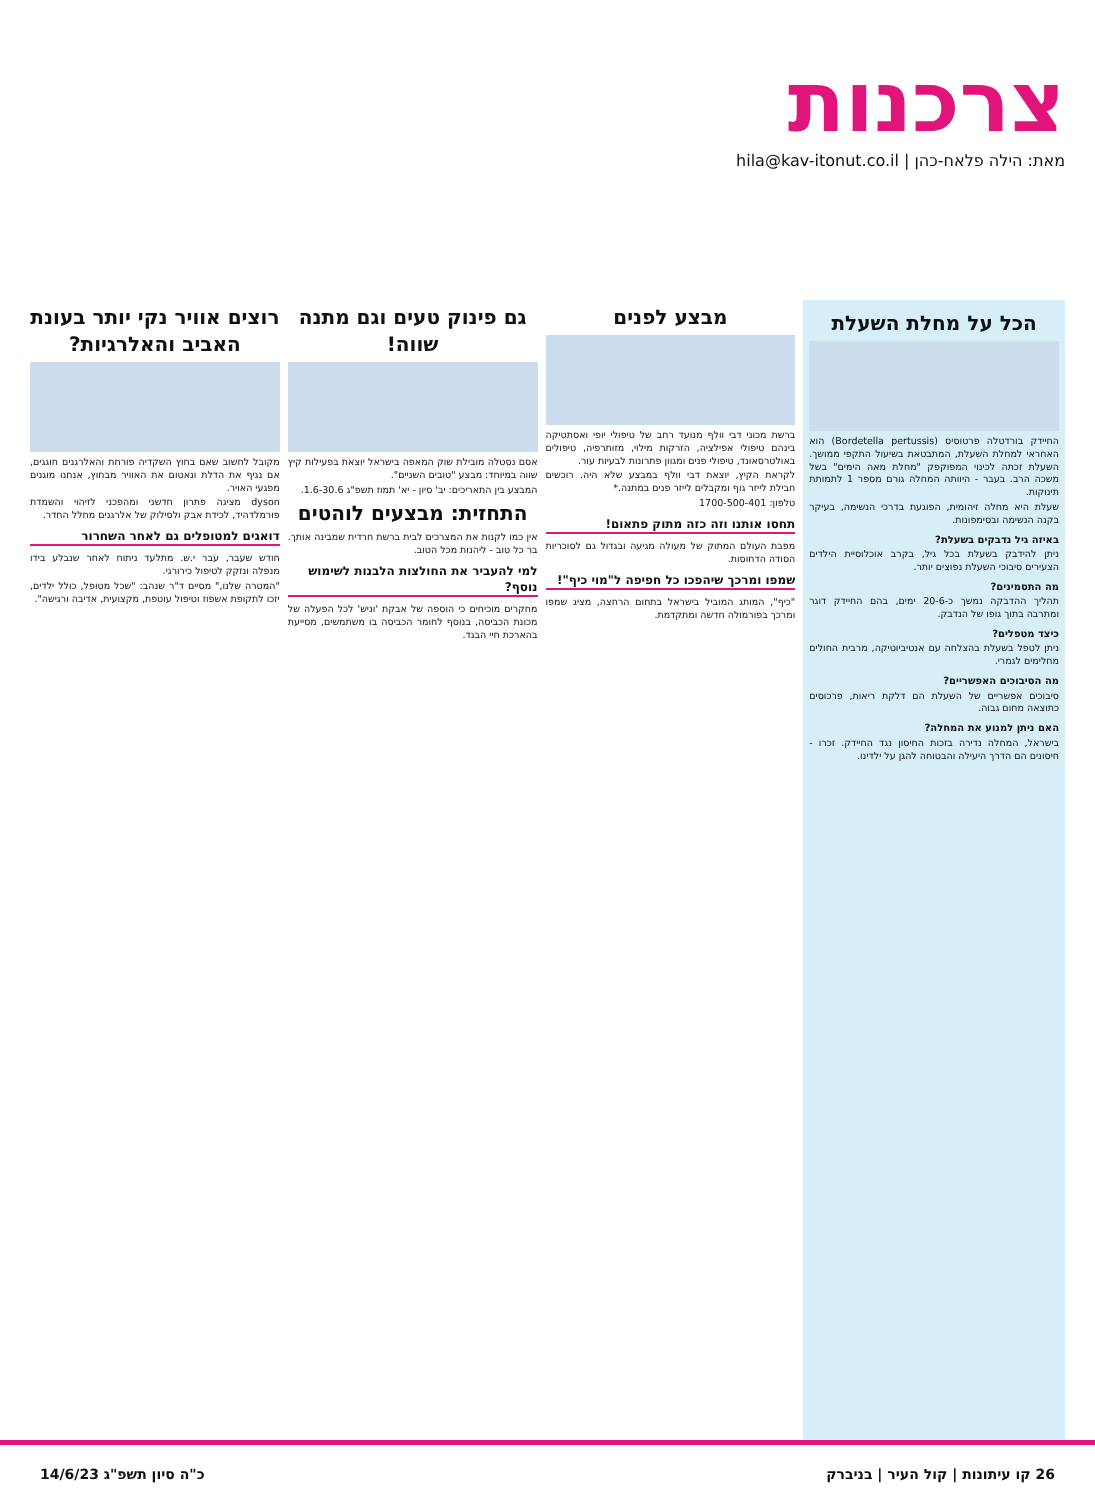צרכנות
מאת: הילה פלאח-כהן | hila@kav-itonut.co.il
הכל על מחלת השעלת
החיידק בורדטלה פרטוסיס (Bordetella pertussis) הוא האחראי למחלת השעלת, המתבטאת בשיעול התקפי ממושך. השעלת זכתה לכינוי המפוקפק "מחלת מאה הימים" בשל משכה הרב. בעבר - היוותה המחלה גורם מספר 1 לתמותת תינוקות.
שעלת היא מחלה זיהומית, הפוגעת בדרכי הנשימה, בעיקר בקנה הנשימה ובסימפונות.
באיזה גיל נדבקים בשעלת?
ניתן להידבק בשעלת בכל גיל, בקרב אוכלוסיית הילדים הצעירים סיבוכי השעלת נפוצים יותר.
מה התסמינים?
תהליך ההדבקה נמשך כ-20-6 ימים, בהם החיידק דוגר ומתרבה בתוך גופו של הנדבק.
כיצד מטפלים?
ניתן לטפל בשעלת בהצלחה עם אנטיביוטיקה, מרבית החולים מחלימים לגמרי.
מה הסיבוכים האפשריים?
סיבוכים אפשריים של השעלת הם דלקת ריאות, פרכוסים כתוצאה מחום גבוה.
האם ניתן למנוע את המחלה?
בישראל, המחלה נדירה בזכות החיסון נגד החיידק. זכרו - חיסונים הם הדרך היעילה והבטוחה להגן על ילדינו.
מבצע לפנים
ברשת מכוני דבי וולף מנועד רחב של טיפולי יופי ואסתטיקה בינהם טיפולי אפילציה, הזרקות מילוי, מזותרפיה, טיפולים באולטרסאונד, טיפולי פנים ומגוון פתרונות לבעיות עור.
לקראת הקיץ, יוצאת דבי וולף במבצע שלא היה. רוכשים חבילת לייזר גוף ומקבלים לייזר פנים במתנה.*
טלפון: 1700-500-401
תחסו אותנו וזה כזה מתוק פתאום!
מפבת העולם המתוק של מעולה מגיעה ובגדול גם לסוכריות הסודה הדחוסות.
שמפו ומרכך שיהפכו כל חפיפה ל"מוי כיף"!
"כיף", המותג המוביל בישראל בתחום הרחצה, מציג שמפו ומרכך בפורמולה חדשה ומתקדמת.
גם פינוק טעים וגם מתנה שווה!
אסם נסטלה מובילת שוק המאפה בישראל יוצאת בפעילות קיץ שווה במיוחד: מבצע "טובים השניים".
המבצע בין התאריכים: יב' סיון - יא' תמוז תשפ"ג 1.6-30.6.
התחזית: מבצעים לוהטים
אין כמו לקנות את המצרכים לבית ברשת חרדית שמבינה אותך. בר כל טוב - ליהנות מכל הטוב.
למי להעביר את החולצות הלבנות לשימוש נוסף?
מחקרים מוכיחים כי הוספה של אבקת 'וניש' לכל הפעלה של מכונת הכביסה, בנוסף לחומר הכביסה בו משתמשים, מסייעת בהארכת חיי הבגד.
רוצים אוויר נקי יותר בעונת האביב והאלרגיות?
מקובל לחשוב שאם בחוץ השקדיה פורחת והאלרגנים חוגגים, אם נגיף את הדלת ונאטום את האוויר מבחוץ, אנחנו מוגנים מפגעי האויר.
dyson מציגה פתרון חדשני ומהפכני לזיהוי והשמדת פורמלדהיד, לכידת אבק ולסילוק של אלרגנים מחלל החדר.
דואגים למטופלים גם לאחר השחרור
חודש שעבר, עבר י.ש. מתלעד ניתוח לאחר שנבלע בידו מנפלה ונזקק לטיפול כירורגי.
"המטרה שלנו," מסיים ד"ר שנהב: "שכל מטופל, כולל ילדים, יזכו לתקופת אשפוז וטיפול עוטפת, מקצועית, אדיבה ורגישה".
26 קו עיתונות | קול העיר | בניברק כ"ה סיון תשפ"ג 14/6/23